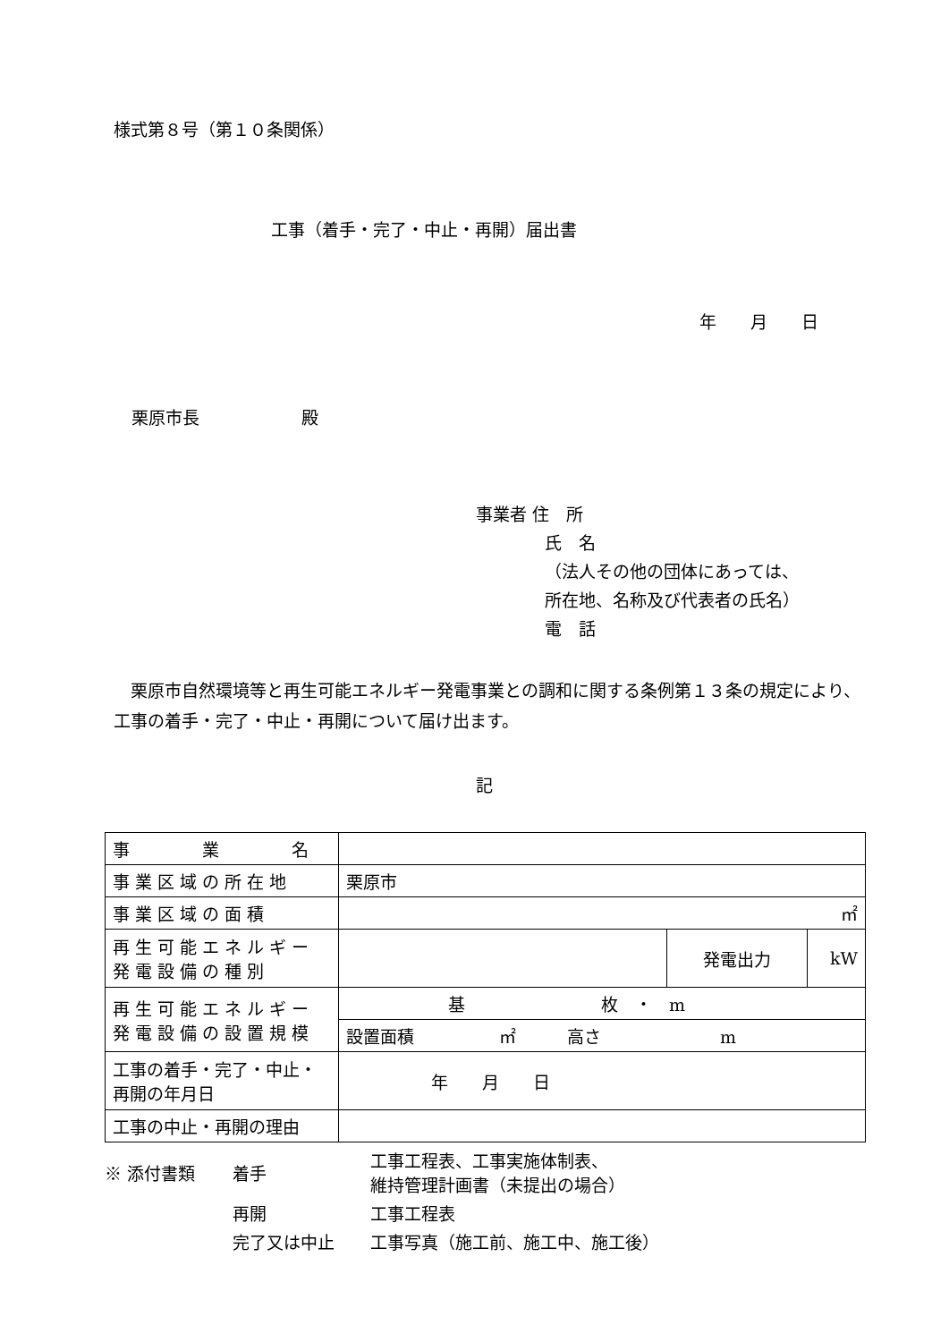様式第８号（第１０条関係）
工事（着手・完了・中止・再開）届出書
年　　月　　日
栗原市長　　　　　　殿
事業者 住　所
氏　名
（法人その他の団体にあっては、
所在地、名称及び代表者の氏名）
電　話
　栗原市自然環境等と再生可能エネルギー発電事業との調和に関する条例第１３条の規定により、工事の着手・完了・中止・再開について届け出ます。
記
| 事 業 名 | | | |
| 事業区域の所在地 | 栗原市 | | |
| 事業区域の面積 | ㎡ | | |
| 再生可能エネルギー発電設備の種別 | | 発電出力 | kW |
| 再生可能エネルギー発電設備の設置規模 | 基 枚 ・ m | | |
| | 設置面積 ㎡ 高さ m | | |
| 工事の着手・完了・中止・再開の年月日 | 年 月 日 | | |
| 工事の中止・再開の理由 | | | |
| ※ 添付書類 | 着手 | 工事工程表、工事実施体制表、 維持管理計画書（未提出の場合） |
| | 再開 | 工事工程表 |
| | 完了又は中止 | 工事写真（施工前、施工中、施工後） |